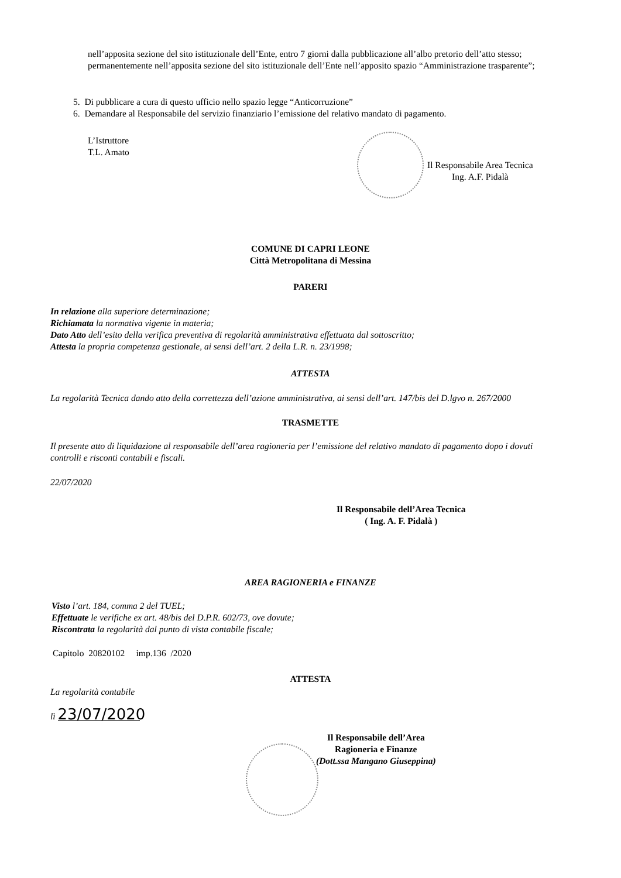nell’apposita sezione del sito istituzionale dell’Ente, entro 7 giorni dalla pubblicazione all’albo pretorio dell’atto stesso;
permanentemente nell’apposita sezione del sito istituzionale dell’Ente nell’apposito spazio “Amministrazione trasparente”;
5. Di pubblicare a cura di questo ufficio nello spazio legge “Anticorruzione”
6. Demandare al Responsabile del servizio finanziario l’emissione del relativo mandato di pagamento.
L’Istruttore
T.L. Amato
Il Responsabile Area Tecnica
Ing. A.F. Pidalà
COMUNE DI CAPRI LEONE
Città Metropolitana di Messina
PARERI
In relazione alla superiore determinazione;
Richiamata la normativa vigente in materia;
Dato Atto dell’esito della verifica preventiva di regolarità amministrativa effettuata dal sottoscritto;
Attesta la propria competenza gestionale, ai sensi dell’art. 2 della L.R. n. 23/1998;
ATTESTA
La regolarità Tecnica dando atto della correttezza dell’azione amministrativa, ai sensi dell’art. 147/bis del D.lgvo n. 267/2000
TRASMETTE
Il presente atto di liquidazione al responsabile dell’area ragioneria per l’emissione del relativo mandato di pagamento dopo i dovuti controlli e risconti contabili e fiscali.
22/07/2020
Il Responsabile dell’Area Tecnica
( Ing. A. F. Pidalà )
AREA RAGIONERIA e FINANZE
Visto l’art. 184, comma 2 del TUEL;
Effettuate le verifiche ex art. 48/bis del D.P.R. 602/73, ove dovute;
Riscontrata la regolarità dal punto di vista contabile fiscale;
Capitolo 20820102 imp.136 /2020
ATTESTA
La regolarità contabile
lì 23/07/2020
Il Responsabile dell’Area
Ragioneria e Finanze
(Dott.ssa Mangano Giuseppina)